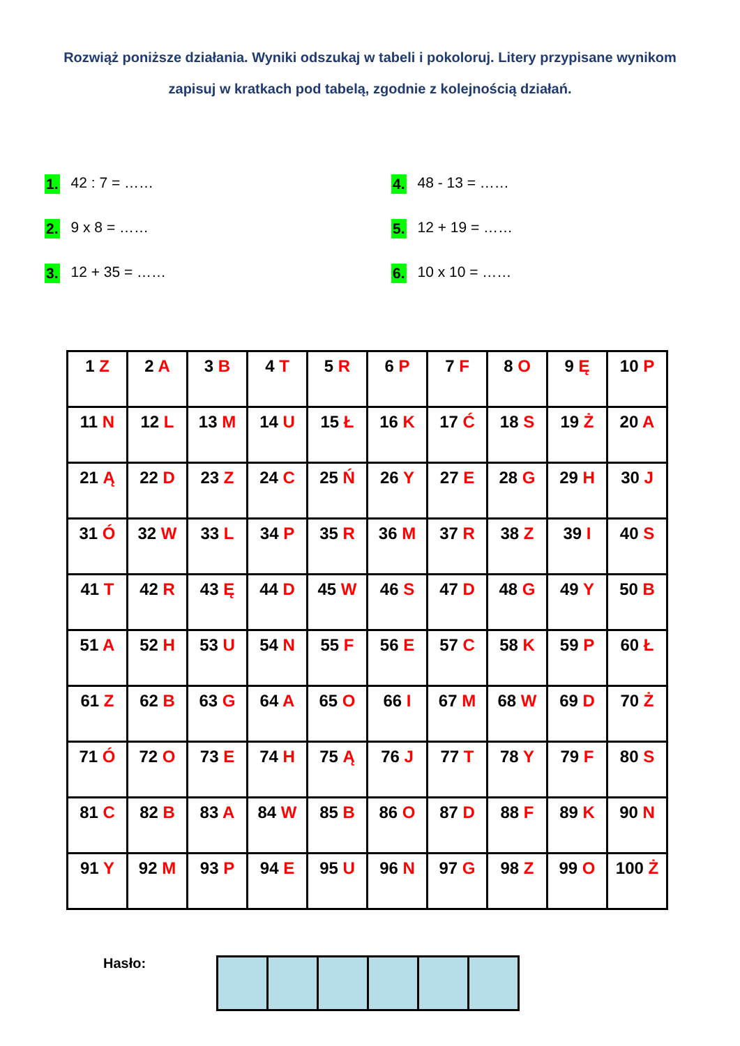Rozwiąż poniższe działania. Wyniki odszukaj w tabeli i pokoloruj. Litery przypisane wynikom zapisuj w kratkach pod tabelą, zgodnie z kolejnością działań.
1. 42 : 7 = ……
2. 9 x 8 = ……
3. 12 + 35 = ……
4. 48 - 13 = ……
5. 12 + 19 = ……
6. 10 x 10 = ……
| 1 Z | 2 A | 3 B | 4 T | 5 R | 6 P | 7 F | 8 O | 9 Ę | 10 P |
| 11 N | 12 L | 13 M | 14 U | 15 Ł | 16 K | 17 Ć | 18 S | 19 Ż | 20 A |
| 21 Ą | 22 D | 23 Z | 24 C | 25 Ń | 26 Y | 27 E | 28 G | 29 H | 30 J |
| 31 Ó | 32 W | 33 L | 34 P | 35 R | 36 M | 37 R | 38 Z | 39 I | 40 S |
| 41 T | 42 R | 43 Ę | 44 D | 45 W | 46 S | 47 D | 48 G | 49 Y | 50 B |
| 51 A | 52 H | 53 U | 54 N | 55 F | 56 E | 57 C | 58 K | 59 P | 60 Ł |
| 61 Z | 62 B | 63 G | 64 A | 65 O | 66 I | 67 M | 68 W | 69 D | 70 Ż |
| 71 Ó | 72 O | 73 E | 74 H | 75 Ą | 76 J | 77 T | 78 Y | 79 F | 80 S |
| 81 C | 82 B | 83 A | 84 W | 85 B | 86 O | 87 D | 88 F | 89 K | 90 N |
| 91 Y | 92 M | 93 P | 94 E | 95 U | 96 N | 97 G | 98 Z | 99 O | 100 Ż |
Hasło: